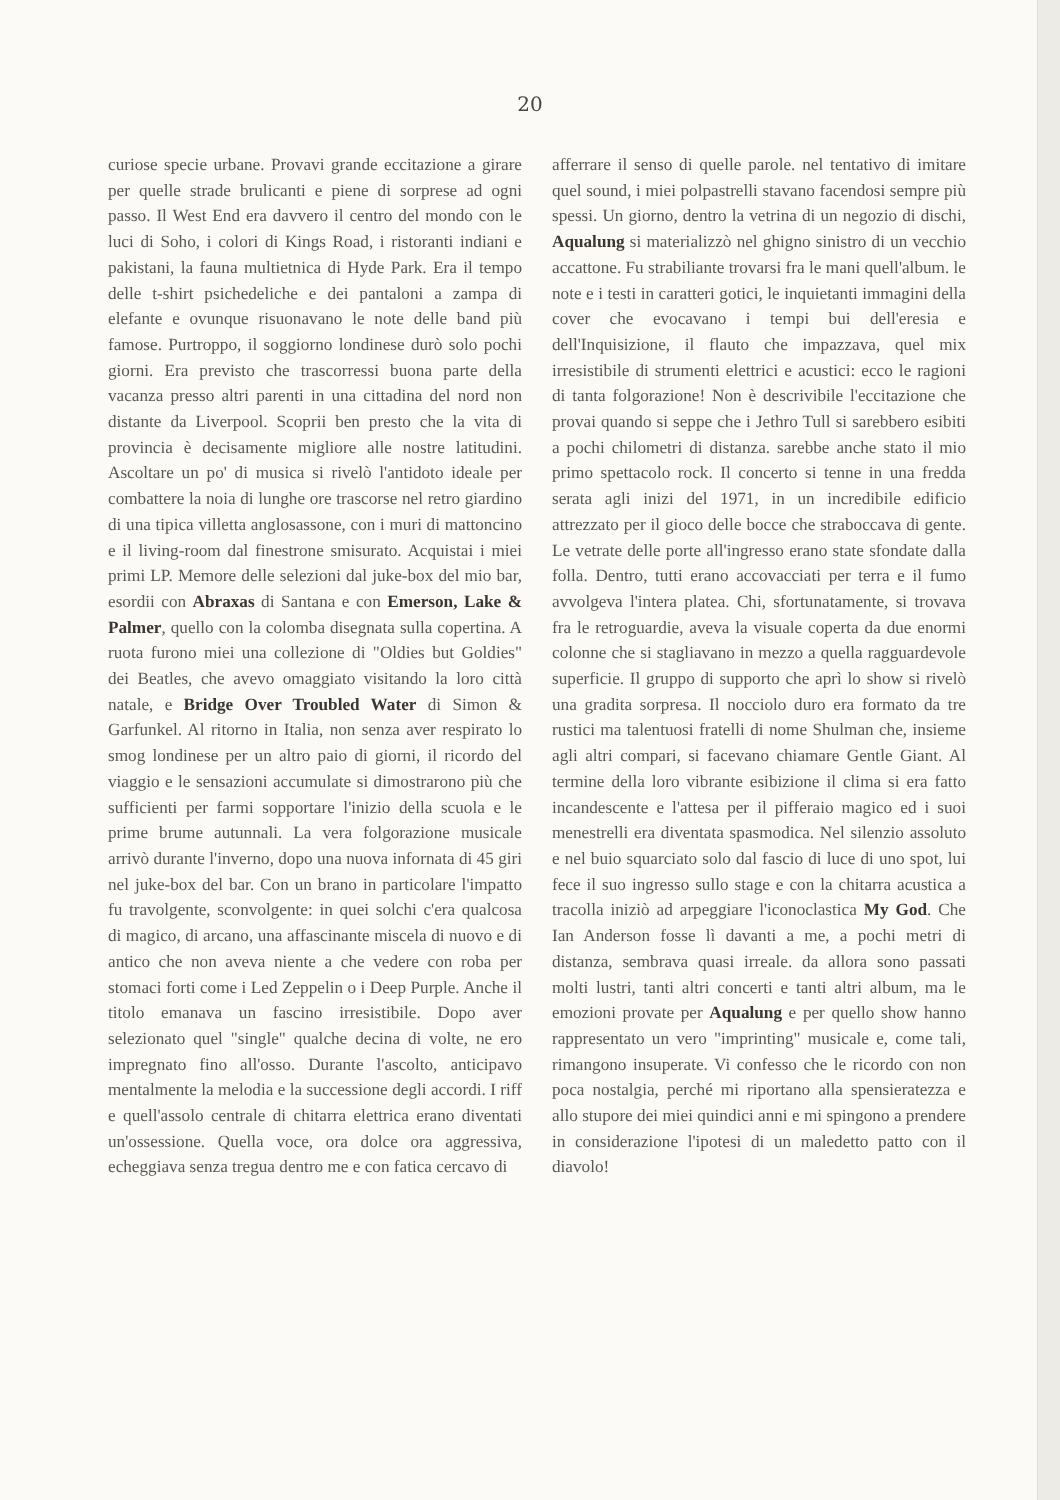20
curiose specie urbane. Provavi grande eccitazione a girare per quelle strade brulicanti e piene di sorprese ad ogni passo. Il West End era davvero il centro del mondo con le luci di Soho, i colori di Kings Road, i ristoranti indiani e pakistani, la fauna multietnica di Hyde Park. Era il tempo delle t-shirt psichedeliche e dei pantaloni a zampa di elefante e ovunque risuonavano le note delle band più famose. Purtroppo, il soggiorno londinese durò solo pochi giorni. Era previsto che trascorressi buona parte della vacanza presso altri parenti in una cittadina del nord non distante da Liverpool. Scoprii ben presto che la vita di provincia è decisamente migliore alle nostre latitudini. Ascoltare un po' di musica si rivelò l'antidoto ideale per combattere la noia di lunghe ore trascorse nel retro giardino di una tipica villetta anglosassone, con i muri di mattoncino e il living-room dal finestrone smisurato. Acquistai i miei primi LP. Memore delle selezioni dal juke-box del mio bar, esordii con Abraxas di Santana e con Emerson, Lake & Palmer, quello con la colomba disegnata sulla copertina. A ruota furono miei una collezione di "Oldies but Goldies" dei Beatles, che avevo omaggiato visitando la loro città natale, e Bridge Over Troubled Water di Simon & Garfunkel. Al ritorno in Italia, non senza aver respirato lo smog londinese per un altro paio di giorni, il ricordo del viaggio e le sensazioni accumulate si dimostrarono più che sufficienti per farmi sopportare l'inizio della scuola e le prime brume autunnali. La vera folgorazione musicale arrivò durante l'inverno, dopo una nuova infornata di 45 giri nel juke-box del bar. Con un brano in particolare l'impatto fu travolgente, sconvolgente: in quei solchi c'era qualcosa di magico, di arcano, una affascinante miscela di nuovo e di antico che non aveva niente a che vedere con roba per stomaci forti come i Led Zeppelin o i Deep Purple. Anche il titolo emanava un fascino irresistibile. Dopo aver selezionato quel "single" qualche decina di volte, ne ero impregnato fino all'osso. Durante l'ascolto, anticipavo mentalmente la melodia e la successione degli accordi. I riff e quell'assolo centrale di chitarra elettrica erano diventati un'ossessione. Quella voce, ora dolce ora aggressiva, echeggiava senza tregua dentro me e con fatica cercavo di
afferrare il senso di quelle parole. nel tentativo di imitare quel sound, i miei polpastrelli stavano facendosi sempre più spessi. Un giorno, dentro la vetrina di un negozio di dischi, Aqualung si materializzò nel ghigno sinistro di un vecchio accattone. Fu strabiliante trovarsi fra le mani quell'album. le note e i testi in caratteri gotici, le inquietanti immagini della cover che evocavano i tempi bui dell'eresia e dell'Inquisizione, il flauto che impazzava, quel mix irresistibile di strumenti elettrici e acustici: ecco le ragioni di tanta folgorazione! Non è descrivibile l'eccitazione che provai quando si seppe che i Jethro Tull si sarebbero esibiti a pochi chilometri di distanza. sarebbe anche stato il mio primo spettacolo rock. Il concerto si tenne in una fredda serata agli inizi del 1971, in un incredibile edificio attrezzato per il gioco delle bocce che straboccava di gente. Le vetrate delle porte all'ingresso erano state sfondate dalla folla. Dentro, tutti erano accovacciati per terra e il fumo avvolgeva l'intera platea. Chi, sfortunatamente, si trovava fra le retroguardie, aveva la visuale coperta da due enormi colonne che si stagliavano in mezzo a quella ragguardevole superficie. Il gruppo di supporto che aprì lo show si rivelò una gradita sorpresa. Il nocciolo duro era formato da tre rustici ma talentuosi fratelli di nome Shulman che, insieme agli altri compari, si facevano chiamare Gentle Giant. Al termine della loro vibrante esibizione il clima si era fatto incandescente e l'attesa per il pifferaio magico ed i suoi menestrelli era diventata spasmodica. Nel silenzio assoluto e nel buio squarciato solo dal fascio di luce di uno spot, lui fece il suo ingresso sullo stage e con la chitarra acustica a tracolla iniziò ad arpeggiare l'iconoclastica My God. Che Ian Anderson fosse lì davanti a me, a pochi metri di distanza, sembrava quasi irreale. da allora sono passati molti lustri, tanti altri concerti e tanti altri album, ma le emozioni provate per Aqualung e per quello show hanno rappresentato un vero "imprinting" musicale e, come tali, rimangono insuperate. Vi confesso che le ricordo con non poca nostalgia, perché mi riportano alla spensieratezza e allo stupore dei miei quindici anni e mi spingono a prendere in considerazione l'ipotesi di un maledetto patto con il diavolo!